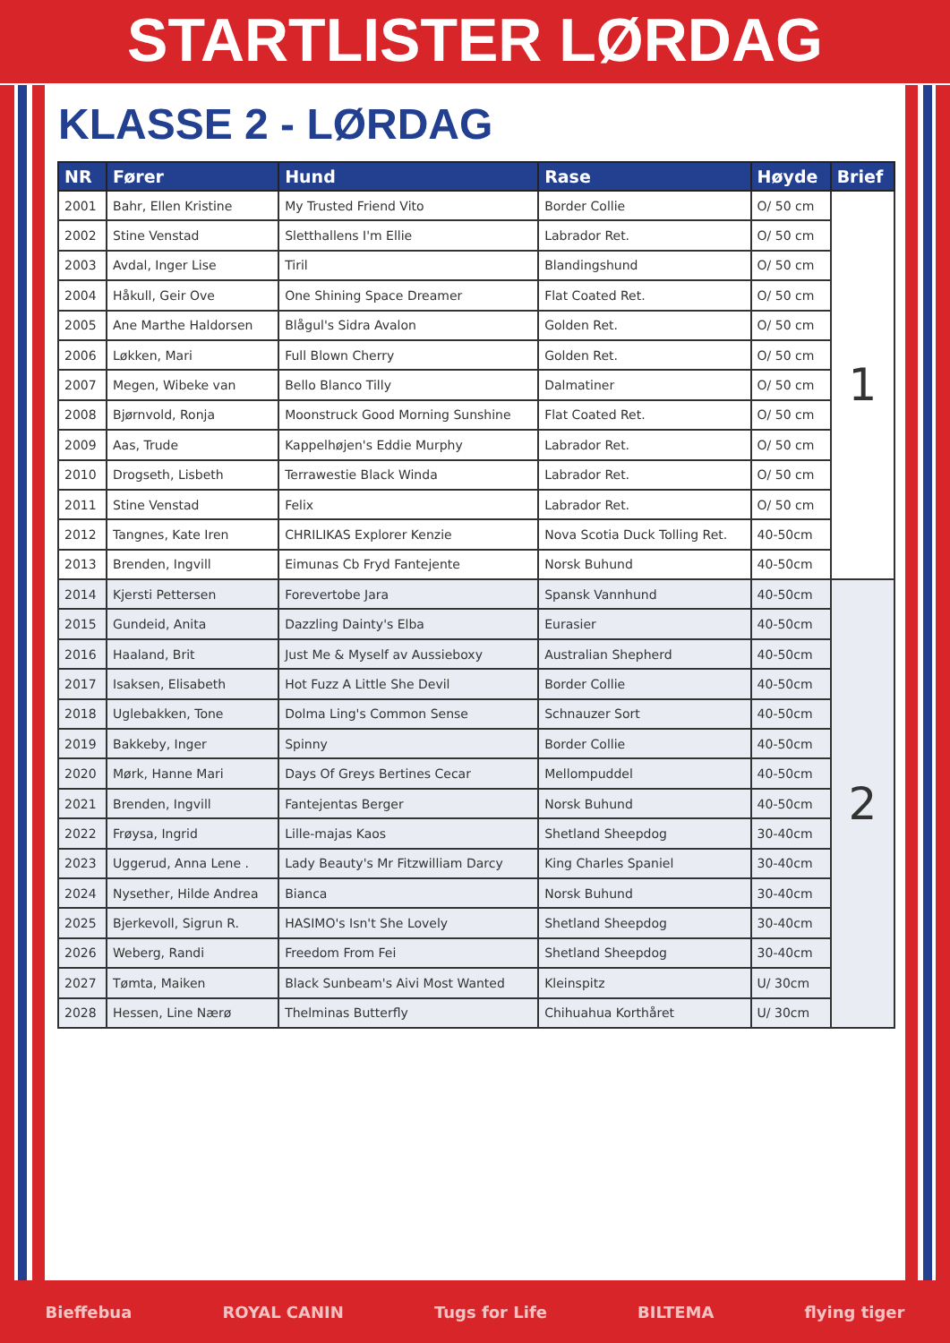STARTLISTER LØRDAG
KLASSE 2 - LØRDAG
| NR | Fører | Hund | Rase | Høyde | Brief |
| --- | --- | --- | --- | --- | --- |
| 2001 | Bahr, Ellen Kristine | My Trusted Friend Vito | Border Collie | O/ 50 cm | 1 |
| 2002 | Stine Venstad | Sletthallens I'm Ellie | Labrador Ret. | O/ 50 cm | |
| 2003 | Avdal, Inger Lise | Tiril | Blandingshund | O/ 50 cm | |
| 2004 | Håkull, Geir Ove | One Shining Space Dreamer | Flat Coated Ret. | O/ 50 cm | |
| 2005 | Ane Marthe Haldorsen | Blågul's Sidra Avalon | Golden Ret. | O/ 50 cm | |
| 2006 | Løkken, Mari | Full Blown Cherry | Golden Ret. | O/ 50 cm | |
| 2007 | Megen, Wibeke van | Bello Blanco Tilly | Dalmatiner | O/ 50 cm | |
| 2008 | Bjørnvold, Ronja | Moonstruck Good Morning Sunshine | Flat Coated Ret. | O/ 50 cm | |
| 2009 | Aas, Trude | Kappelhøjen's Eddie Murphy | Labrador Ret. | O/ 50 cm | |
| 2010 | Drogseth, Lisbeth | Terrawestie Black Winda | Labrador Ret. | O/ 50 cm | |
| 2011 | Stine Venstad | Felix | Labrador Ret. | O/ 50 cm | |
| 2012 | Tangnes, Kate Iren | CHRILIKAS Explorer Kenzie | Nova Scotia Duck Tolling Ret. | 40-50cm | |
| 2013 | Brenden, Ingvill | Eimunas Cb Fryd Fantejente | Norsk Buhund | 40-50cm | |
| 2014 | Kjersti Pettersen | Forevertobe Jara | Spansk Vannhund | 40-50cm | 2 |
| 2015 | Gundeid, Anita | Dazzling Dainty's Elba | Eurasier | 40-50cm | |
| 2016 | Haaland, Brit | Just Me & Myself av Aussieboxy | Australian Shepherd | 40-50cm | |
| 2017 | Isaksen, Elisabeth | Hot Fuzz A Little She Devil | Border Collie | 40-50cm | |
| 2018 | Uglebakken, Tone | Dolma Ling's Common Sense | Schnauzer Sort | 40-50cm | |
| 2019 | Bakkeby, Inger | Spinny | Border Collie | 40-50cm | |
| 2020 | Mørk, Hanne Mari | Days Of Greys Bertines Cecar | Mellompuddel | 40-50cm | |
| 2021 | Brenden, Ingvill | Fantejentas Berger | Norsk Buhund | 40-50cm | |
| 2022 | Frøysa, Ingrid | Lille-majas Kaos | Shetland Sheepdog | 30-40cm | |
| 2023 | Uggerud, Anna Lene . | Lady Beauty's Mr Fitzwilliam Darcy | King Charles Spaniel | 30-40cm | |
| 2024 | Nysether, Hilde Andrea | Bianca | Norsk Buhund | 30-40cm | |
| 2025 | Bjerkevoll, Sigrun R. | HASIMO's Isn't She Lovely | Shetland Sheepdog | 30-40cm | |
| 2026 | Weberg, Randi | Freedom From Fei | Shetland Sheepdog | 30-40cm | |
| 2027 | Tømta, Maiken | Black Sunbeam's Aivi Most Wanted | Kleinspitz | U/ 30cm | |
| 2028 | Hessen, Line Nærø | Thelminas Butterfly | Chihuahua Korthåret | U/ 30cm | |
Bieffebua ROYAL CANIN Tugs for Life BILTEMA flying tiger